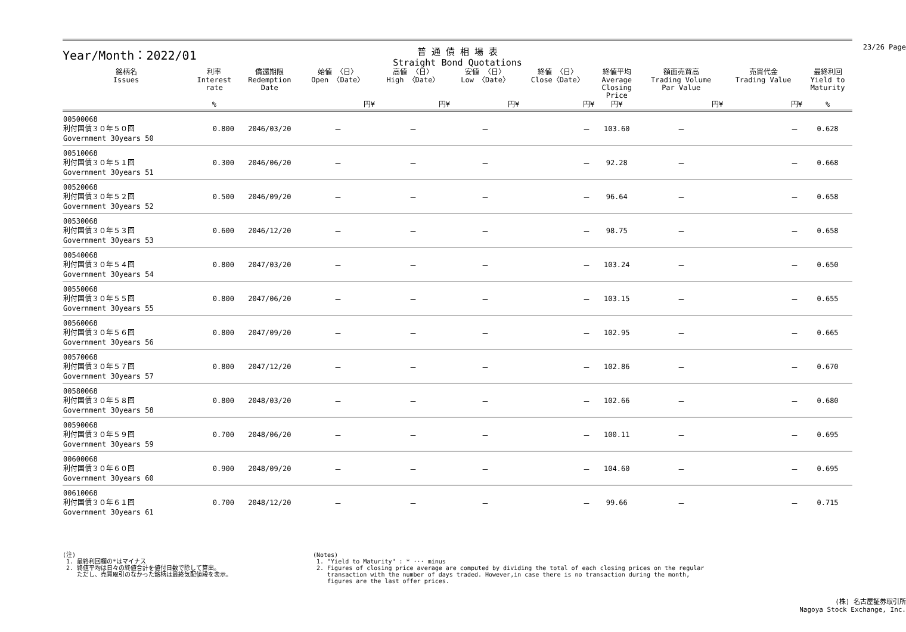23/26 Page
Year/Month：2022/01
普 通 債 相 場 表
Straight Bond Quotations
| 銘柄名 Issues | 利率 Interest rate | 償還期限 Redemption Date | 始値 〈日〉 Open 〈Date〉 | 高値 〈日〉 High 〈Date〉 | 安値 〈日〉 Low 〈Date〉 | 終値 〈日〉 Close〈Date〉 | 終値平均 Average Closing Price | 額面売買高 Trading Volume Par Value | 売買代金 Trading Value | 最終利回 Yield to Maturity |
| --- | --- | --- | --- | --- | --- | --- | --- | --- | --- | --- |
| | % | | 円¥ | 円¥ | 円¥ | 円¥ | 円¥ | 円¥ | 円¥ | % |
| 00500068 利付国債３０年５０回 Government 30years 50 | 0.800 | 2046/03/20 | － | － | － | － | 103.60 | － | － | 0.628 |
| 00510068 利付国債３０年５１回 Government 30years 51 | 0.300 | 2046/06/20 | － | － | － | － | 92.28 | － | － | 0.668 |
| 00520068 利付国債３０年５２回 Government 30years 52 | 0.500 | 2046/09/20 | － | － | － | － | 96.64 | － | － | 0.658 |
| 00530068 利付国債３０年５３回 Government 30years 53 | 0.600 | 2046/12/20 | － | － | － | － | 98.75 | － | － | 0.658 |
| 00540068 利付国債３０年５４回 Government 30years 54 | 0.800 | 2047/03/20 | － | － | － | － | 103.24 | － | － | 0.650 |
| 00550068 利付国債３０年５５回 Government 30years 55 | 0.800 | 2047/06/20 | － | － | － | － | 103.15 | － | － | 0.655 |
| 00560068 利付国債３０年５６回 Government 30years 56 | 0.800 | 2047/09/20 | － | － | － | － | 102.95 | － | － | 0.665 |
| 00570068 利付国債３０年５７回 Government 30years 57 | 0.800 | 2047/12/20 | － | － | － | － | 102.86 | － | － | 0.670 |
| 00580068 利付国債３０年５８回 Government 30years 58 | 0.800 | 2048/03/20 | － | － | － | － | 102.66 | － | － | 0.680 |
| 00590068 利付国債３０年５９回 Government 30years 59 | 0.700 | 2048/06/20 | － | － | － | － | 100.11 | － | － | 0.695 |
| 00600068 利付国債３０年６０回 Government 30years 60 | 0.900 | 2048/09/20 | － | － | － | － | 104.60 | － | － | 0.695 |
| 00610068 利付国債３０年６１回 Government 30years 61 | 0.700 | 2048/12/20 | － | － | － | － | 99.66 | － | － | 0.715 |
(注)
1. 最終利回欄の*はマイナス
2. 終値平均は日々の終値合計を値付日数で除して算出。
ただし、売買取引のなかった銘柄は最終気配値段を表示。
(Notes)
1. "Yield to Maturity" : * ··· minus
2. Figures of closing price average are computed by dividing the total of each closing prices on the regular
transaction with the number of days traded. However,in case there is no transaction during the month,
figures are the last offer prices.
(株) 名古屋証券取引所
Nagoya Stock Exchange, Inc.